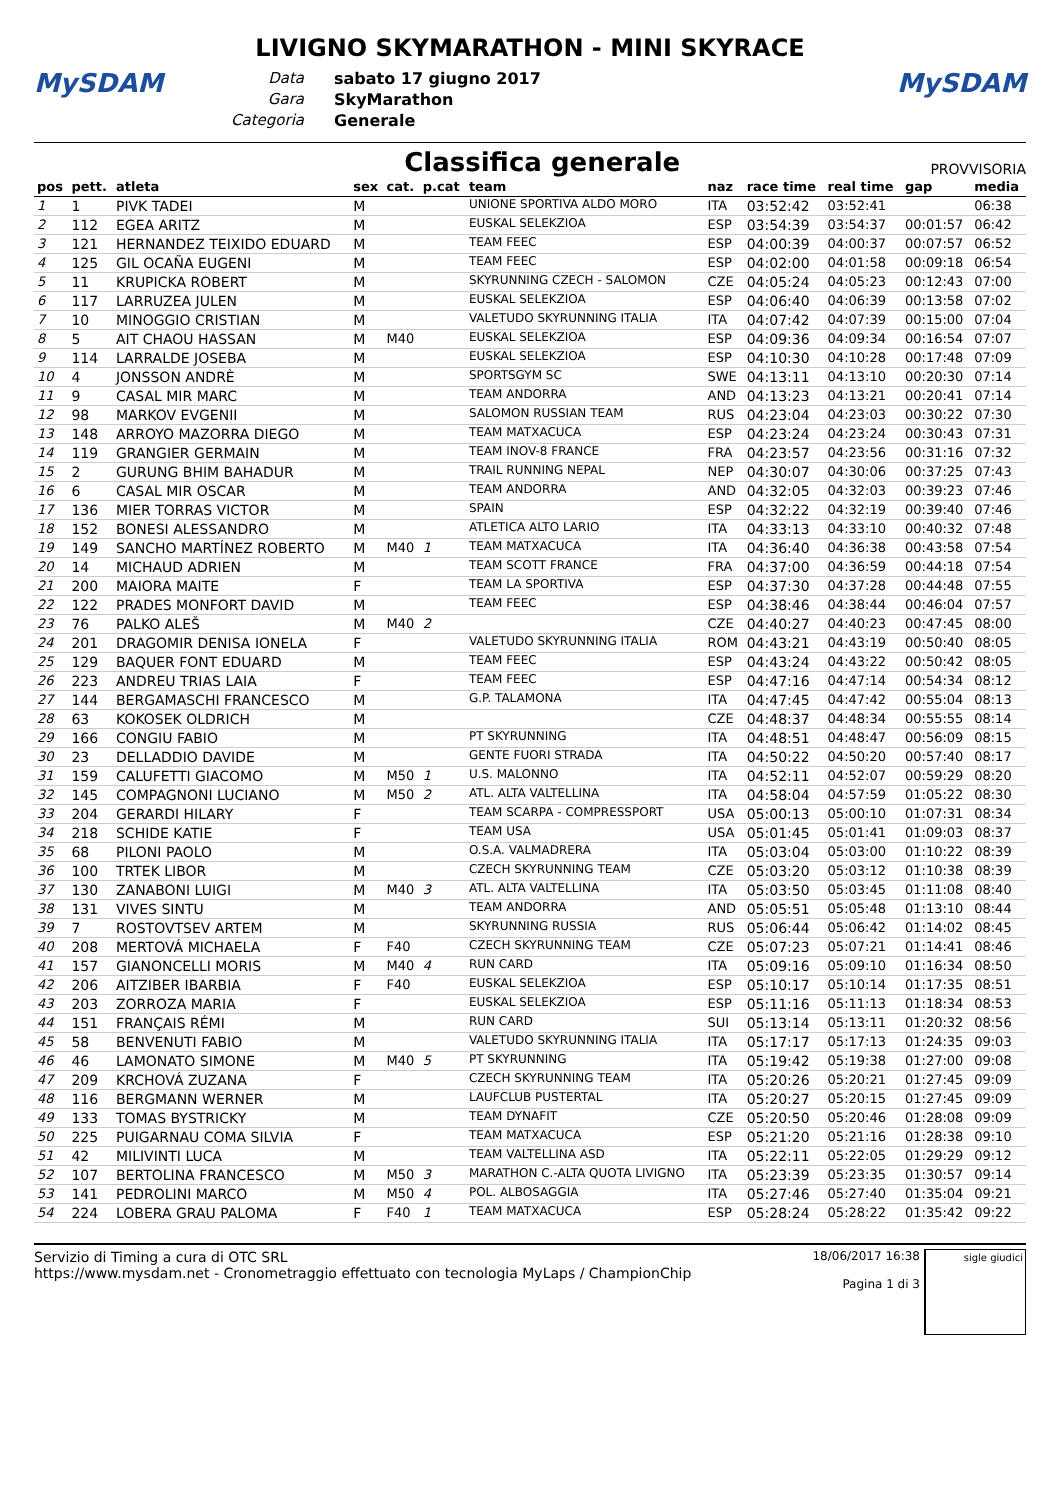LIVIGNO SKYMARATHON - MINI SKYRACE
MySDAM
Data
Gara
Categoria
sabato 17 giugno 2017
SkyMarathon
Generale
MySDAM
Classifica generale
PROVVISORIA
| pos | pett. | atleta | sex | cat. | p.cat | team | naz | race time | real time | gap | media |
| --- | --- | --- | --- | --- | --- | --- | --- | --- | --- | --- | --- |
| 1 | 1 | PIVK TADEI | M | | | UNIONE SPORTIVA ALDO MORO | ITA | 03:52:42 | 03:52:41 | | 06:38 |
| 2 | 112 | EGEA ARITZ | M | | | EUSKAL SELEKZIOA | ESP | 03:54:39 | 03:54:37 | 00:01:57 | 06:42 |
| 3 | 121 | HERNANDEZ TEIXIDO EDUARD | M | | | TEAM FEEC | ESP | 04:00:39 | 04:00:37 | 00:07:57 | 06:52 |
| 4 | 125 | GIL OCAÑA EUGENI | M | | | TEAM FEEC | ESP | 04:02:00 | 04:01:58 | 00:09:18 | 06:54 |
| 5 | 11 | KRUPICKA ROBERT | M | | | SKYRUNNING CZECH - SALOMON | CZE | 04:05:24 | 04:05:23 | 00:12:43 | 07:00 |
| 6 | 117 | LARRUZEA JULEN | M | | | EUSKAL SELEKZIOA | ESP | 04:06:40 | 04:06:39 | 00:13:58 | 07:02 |
| 7 | 10 | MINOGGIO CRISTIAN | M | | | VALETUDO SKYRUNNING ITALIA | ITA | 04:07:42 | 04:07:39 | 00:15:00 | 07:04 |
| 8 | 5 | AIT CHAOU HASSAN | M | M40 | | EUSKAL SELEKZIOA | ESP | 04:09:36 | 04:09:34 | 00:16:54 | 07:07 |
| 9 | 114 | LARRALDE JOSEBA | M | | | EUSKAL SELEKZIOA | ESP | 04:10:30 | 04:10:28 | 00:17:48 | 07:09 |
| 10 | 4 | JONSSON ANDRÈ | M | | | SPORTSGYM SC | SWE | 04:13:11 | 04:13:10 | 00:20:30 | 07:14 |
| 11 | 9 | CASAL MIR MARC | M | | | TEAM ANDORRA | AND | 04:13:23 | 04:13:21 | 00:20:41 | 07:14 |
| 12 | 98 | MARKOV EVGENII | M | | | SALOMON RUSSIAN TEAM | RUS | 04:23:04 | 04:23:03 | 00:30:22 | 07:30 |
| 13 | 148 | ARROYO MAZORRA DIEGO | M | | | TEAM MATXACUCA | ESP | 04:23:24 | 04:23:24 | 00:30:43 | 07:31 |
| 14 | 119 | GRANGIER GERMAIN | M | | | TEAM INOV-8 FRANCE | FRA | 04:23:57 | 04:23:56 | 00:31:16 | 07:32 |
| 15 | 2 | GURUNG BHIM BAHADUR | M | | | TRAIL RUNNING NEPAL | NEP | 04:30:07 | 04:30:06 | 00:37:25 | 07:43 |
| 16 | 6 | CASAL MIR OSCAR | M | | | TEAM ANDORRA | AND | 04:32:05 | 04:32:03 | 00:39:23 | 07:46 |
| 17 | 136 | MIER TORRAS VICTOR | M | | | SPAIN | ESP | 04:32:22 | 04:32:19 | 00:39:40 | 07:46 |
| 18 | 152 | BONESI ALESSANDRO | M | | | ATLETICA ALTO LARIO | ITA | 04:33:13 | 04:33:10 | 00:40:32 | 07:48 |
| 19 | 149 | SANCHO MARTÍNEZ ROBERTO | M | M40 | 1 | TEAM MATXACUCA | ITA | 04:36:40 | 04:36:38 | 00:43:58 | 07:54 |
| 20 | 14 | MICHAUD ADRIEN | M | | | TEAM SCOTT FRANCE | FRA | 04:37:00 | 04:36:59 | 00:44:18 | 07:54 |
| 21 | 200 | MAIORA MAITE | F | | | TEAM LA SPORTIVA | ESP | 04:37:30 | 04:37:28 | 00:44:48 | 07:55 |
| 22 | 122 | PRADES MONFORT DAVID | M | | | TEAM FEEC | ESP | 04:38:46 | 04:38:44 | 00:46:04 | 07:57 |
| 23 | 76 | PALKO ALEŠ | M | M40 | 2 | | CZE | 04:40:27 | 04:40:23 | 00:47:45 | 08:00 |
| 24 | 201 | DRAGOMIR DENISA IONELA | F | | | VALETUDO SKYRUNNING ITALIA | ROM | 04:43:21 | 04:43:19 | 00:50:40 | 08:05 |
| 25 | 129 | BAQUER FONT EDUARD | M | | | TEAM FEEC | ESP | 04:43:24 | 04:43:22 | 00:50:42 | 08:05 |
| 26 | 223 | ANDREU TRIAS LAIA | F | | | TEAM FEEC | ESP | 04:47:16 | 04:47:14 | 00:54:34 | 08:12 |
| 27 | 144 | BERGAMASCHI FRANCESCO | M | | | G.P. TALAMONA | ITA | 04:47:45 | 04:47:42 | 00:55:04 | 08:13 |
| 28 | 63 | KOKOSEK OLDRICH | M | | | | CZE | 04:48:37 | 04:48:34 | 00:55:55 | 08:14 |
| 29 | 166 | CONGIU FABIO | M | | | PT SKYRUNNING | ITA | 04:48:51 | 04:48:47 | 00:56:09 | 08:15 |
| 30 | 23 | DELLADDIO DAVIDE | M | | | GENTE FUORI STRADA | ITA | 04:50:22 | 04:50:20 | 00:57:40 | 08:17 |
| 31 | 159 | CALUFETTI GIACOMO | M | M50 | 1 | U.S. MALONNO | ITA | 04:52:11 | 04:52:07 | 00:59:29 | 08:20 |
| 32 | 145 | COMPAGNONI LUCIANO | M | M50 | 2 | ATL. ALTA VALTELLINA | ITA | 04:58:04 | 04:57:59 | 01:05:22 | 08:30 |
| 33 | 204 | GERARDI HILARY | F | | | TEAM SCARPA - COMPRESSPORT | USA | 05:00:13 | 05:00:10 | 01:07:31 | 08:34 |
| 34 | 218 | SCHIDE KATIE | F | | | TEAM USA | USA | 05:01:45 | 05:01:41 | 01:09:03 | 08:37 |
| 35 | 68 | PILONI PAOLO | M | | | O.S.A. VALMADRERA | ITA | 05:03:04 | 05:03:00 | 01:10:22 | 08:39 |
| 36 | 100 | TRTEK LIBOR | M | | | CZECH SKYRUNNING TEAM | CZE | 05:03:20 | 05:03:12 | 01:10:38 | 08:39 |
| 37 | 130 | ZANABONI LUIGI | M | M40 | 3 | ATL. ALTA VALTELLINA | ITA | 05:03:50 | 05:03:45 | 01:11:08 | 08:40 |
| 38 | 131 | VIVES SINTU | M | | | TEAM ANDORRA | AND | 05:05:51 | 05:05:48 | 01:13:10 | 08:44 |
| 39 | 7 | ROSTOVTSEV ARTEM | M | | | SKYRUNNING RUSSIA | RUS | 05:06:44 | 05:06:42 | 01:14:02 | 08:45 |
| 40 | 208 | MERTOVÁ MICHAELA | F | F40 | | CZECH SKYRUNNING TEAM | CZE | 05:07:23 | 05:07:21 | 01:14:41 | 08:46 |
| 41 | 157 | GIANONCELLI MORIS | M | M40 | 4 | RUN CARD | ITA | 05:09:16 | 05:09:10 | 01:16:34 | 08:50 |
| 42 | 206 | AITZIBER IBARBIA | F | F40 | | EUSKAL SELEKZIOA | ESP | 05:10:17 | 05:10:14 | 01:17:35 | 08:51 |
| 43 | 203 | ZORROZA MARIA | F | | | EUSKAL SELEKZIOA | ESP | 05:11:16 | 05:11:13 | 01:18:34 | 08:53 |
| 44 | 151 | FRANÇAIS RÉMI | M | | | RUN CARD | SUI | 05:13:14 | 05:13:11 | 01:20:32 | 08:56 |
| 45 | 58 | BENVENUTI FABIO | M | | | VALETUDO SKYRUNNING ITALIA | ITA | 05:17:17 | 05:17:13 | 01:24:35 | 09:03 |
| 46 | 46 | LAMONATO SIMONE | M | M40 | 5 | PT SKYRUNNING | ITA | 05:19:42 | 05:19:38 | 01:27:00 | 09:08 |
| 47 | 209 | KRCHOVÁ ZUZANA | F | | | CZECH SKYRUNNING TEAM | ITA | 05:20:26 | 05:20:21 | 01:27:45 | 09:09 |
| 48 | 116 | BERGMANN WERNER | M | | | LAUFCLUB PUSTERTAL | ITA | 05:20:27 | 05:20:15 | 01:27:45 | 09:09 |
| 49 | 133 | TOMAS BYSTRICKY | M | | | TEAM DYNAFIT | CZE | 05:20:50 | 05:20:46 | 01:28:08 | 09:09 |
| 50 | 225 | PUIGARNAU COMA SILVIA | F | | | TEAM MATXACUCA | ESP | 05:21:20 | 05:21:16 | 01:28:38 | 09:10 |
| 51 | 42 | MILIVINTI LUCA | M | | | TEAM VALTELLINA ASD | ITA | 05:22:11 | 05:22:05 | 01:29:29 | 09:12 |
| 52 | 107 | BERTOLINA FRANCESCO | M | M50 | 3 | MARATHON C.-ALTA QUOTA LIVIGNO | ITA | 05:23:39 | 05:23:35 | 01:30:57 | 09:14 |
| 53 | 141 | PEDROLINI MARCO | M | M50 | 4 | POL. ALBOSAGGIA | ITA | 05:27:46 | 05:27:40 | 01:35:04 | 09:21 |
| 54 | 224 | LOBERA GRAU PALOMA | F | F40 | 1 | TEAM MATXACUCA | ESP | 05:28:24 | 05:28:22 | 01:35:42 | 09:22 |
Servizio di Timing a cura di OTC SRL
https://www.mysdam.net - Cronometraggio effettuato con tecnologia MyLaps / ChampionChip
18/06/2017 16:38
Pagina 1 di 3
sigle giudici